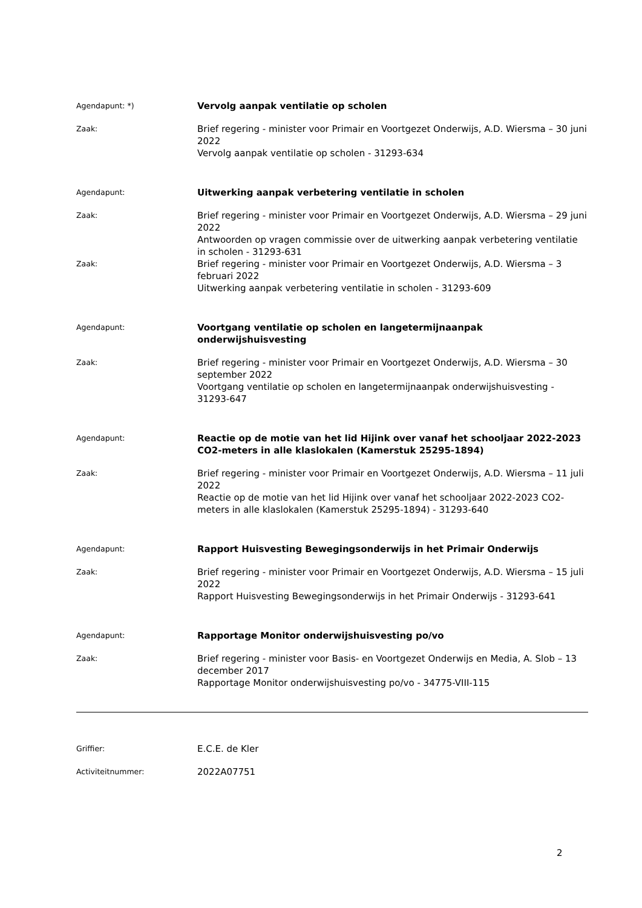Agendapunt: *)
Vervolg aanpak ventilatie op scholen
Zaak:
Brief regering - minister voor Primair en Voortgezet Onderwijs, A.D. Wiersma – 30 juni 2022
Vervolg aanpak ventilatie op scholen - 31293-634
Agendapunt:
Uitwerking aanpak verbetering ventilatie in scholen
Zaak:
Brief regering - minister voor Primair en Voortgezet Onderwijs, A.D. Wiersma – 29 juni 2022
Antwoorden op vragen commissie over de uitwerking aanpak verbetering ventilatie in scholen - 31293-631
Zaak:
Brief regering - minister voor Primair en Voortgezet Onderwijs, A.D. Wiersma – 3 februari 2022
Uitwerking aanpak verbetering ventilatie in scholen - 31293-609
Agendapunt:
Voortgang ventilatie op scholen en langetermijnaanpak onderwijshuisvesting
Zaak:
Brief regering - minister voor Primair en Voortgezet Onderwijs, A.D. Wiersma – 30 september 2022
Voortgang ventilatie op scholen en langetermijnaanpak onderwijshuisvesting - 31293-647
Agendapunt:
Reactie op de motie van het lid Hijink over vanaf het schooljaar 2022-2023 CO2-meters in alle klaslokalen (Kamerstuk 25295-1894)
Zaak:
Brief regering - minister voor Primair en Voortgezet Onderwijs, A.D. Wiersma – 11 juli 2022
Reactie op de motie van het lid Hijink over vanaf het schooljaar 2022-2023 CO2-meters in alle klaslokalen (Kamerstuk 25295-1894) - 31293-640
Agendapunt:
Rapport Huisvesting Bewegingsonderwijs in het Primair Onderwijs
Zaak:
Brief regering - minister voor Primair en Voortgezet Onderwijs, A.D. Wiersma – 15 juli 2022
Rapport Huisvesting Bewegingsonderwijs in het Primair Onderwijs - 31293-641
Agendapunt:
Rapportage Monitor onderwijshuisvesting po/vo
Zaak:
Brief regering - minister voor Basis- en Voortgezet Onderwijs en Media, A. Slob – 13 december 2017
Rapportage Monitor onderwijshuisvesting po/vo - 34775-VIII-115
Griffier:
E.C.E. de Kler
Activiteitnummer:
2022A07751
2